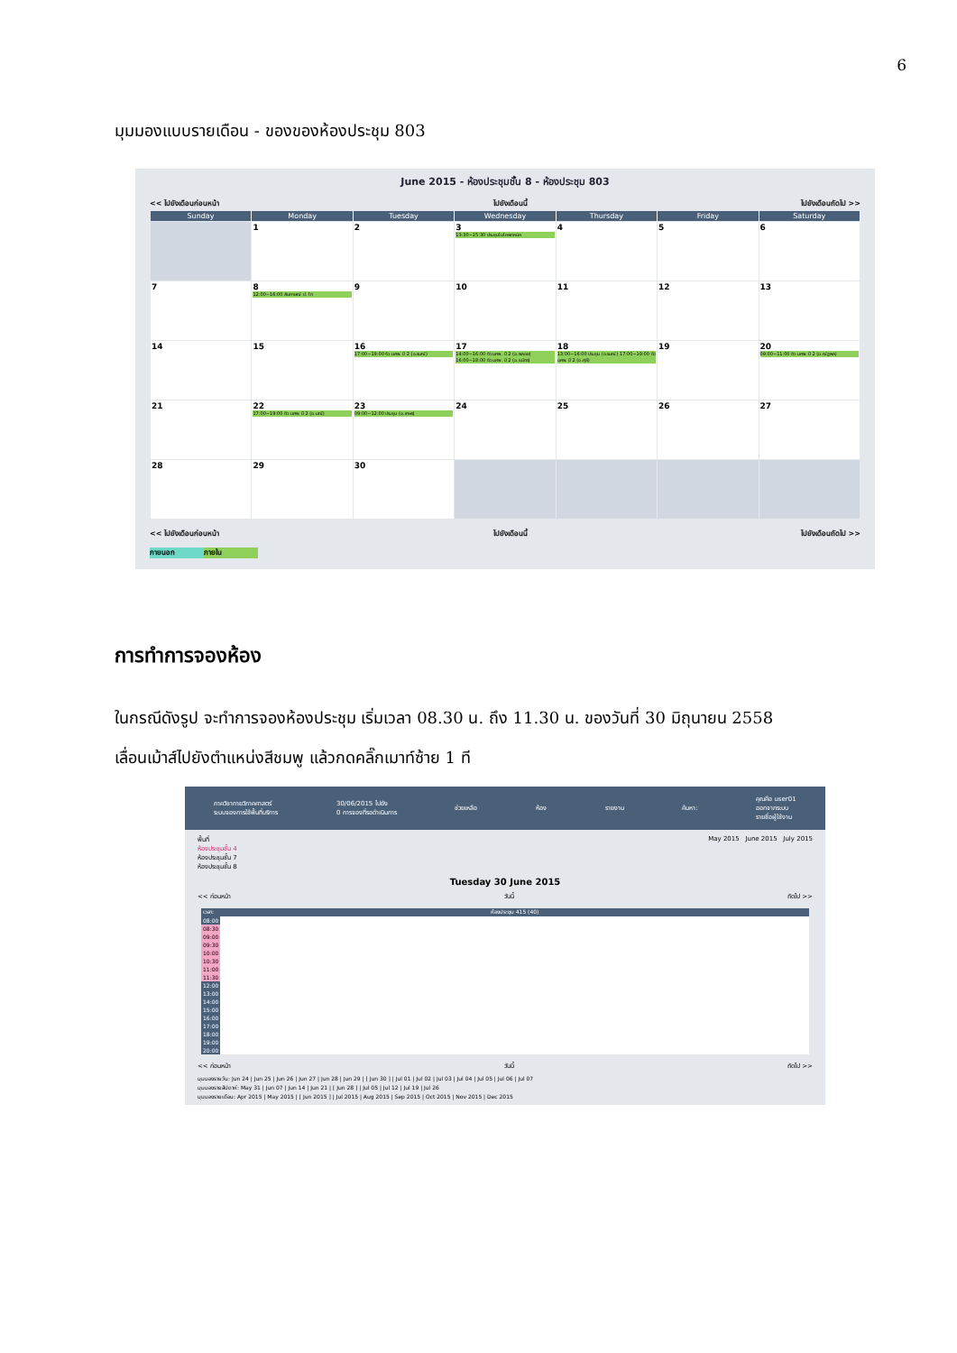6
มุมมองแบบรายเดือน - ของของห้องประชุม 803
June 2015 - ห้องประชุมชั้น 8 - ห้องประชุม 803
<< ไปยังเดือนก่อนหน้า ไปยังเดือนนี้ ไปยังเดือนถัดไป >>
| Sunday | Monday | Tuesday | Wednesday | Thursday | Friday | Saturday |
| --- | --- | --- | --- | --- | --- | --- |
| | 1 | 2 | 3 13:30~15:30 ประชุมไมโครเทคนิค | 4 | 5 | 6 |
| 7 | 8 12:00~16:00 สัมภาษณ์ ป. โท | 9 | 10 | 11 | 12 | 13 |
| 14 | 15 | 16 17:00~19:00 ติว นศพ. ปี 2 (อ.รมณ์) | 17 14:00~16:00 ติว นศพ. ปี 2 (อ.พลอย) 16:00~18:00 ติว นศพ. ปี 2 (อ.ธนัตร) | 18 13:00~16:00 ประชุม (อ.รมณ์) 17:00~19:00 ติว นศพ. ปี 2 (อ.ศุลี) | 19 | 20 09:00~11:00 ติว นศพ. ปี 2 (อ.ณัฐพล) |
| 21 | 22 17:00~19:00 ติว นศพ. ปี 2 (อ.มณี) | 23 09:00~12:00 ประชุม (อ.เกษร) | 24 | 25 | 26 | 27 |
| 28 | 29 | 30 | | | | |
<< ไปยังเดือนก่อนหน้า ไปยังเดือนนี้ ไปยังเดือนถัดไป >>
ภายนอก ภายใน
การทำการจองห้อง
ในกรณีดังรูป จะทำการจองห้องประชุม เริ่มเวลา 08.30 น. ถึง 11.30 น. ของวันที่ 30 มิถุนายน 2558
เลื่อนเม้าส์ไปยังตำแหน่งสีชมพู แล้วกดคลิ๊กเมาท์ซ้าย 1 ที
ภาควิชากายวิภาคศาสตร์
ระบบจองการใช้พื้นที่บริการ 30/06/2015 ไปยัง
0 การจองที่รอดำเนินการ ช่วยเหลือ ห้อง รายงาน ค้นหา: คุณคือ user01
ออกจากระบบ
รายชื่อผู้ใช้งาน
พื้นที่
ห้องประชุมชั้น 4
ห้องประชุมชั้น 7
ห้องประชุมชั้น 8 May 2015 June 2015 July 2015
Tuesday 30 June 2015
<< ก่อนหน้า วันนี้ ถัดไป >>
| เวลา: | ห้องประชุม 415 (40) |
| 08:00 | |
| 08:30 | |
| 09:00 | |
| 09:30 | |
| 10:00 | |
| 10:30 | |
| 11:00 | |
| 11:30 | |
| 12:00 | |
| 13:00 | |
| 14:00 | |
| 15:00 | |
| 16:00 | |
| 17:00 | |
| 18:00 | |
| 19:00 | |
| 20:00 | |
<< ก่อนหน้า วันนี้ ถัดไป >>
มุมมองรายวัน: Jun 24 | Jun 25 | Jun 26 | Jun 27 | Jun 28 | Jun 29 | [ Jun 30 ] | Jul 01 | Jul 02 | Jul 03 | Jul 04 | Jul 05 | Jul 06 | Jul 07
มุมมองรายสัปดาห์: May 31 | Jun 07 | Jun 14 | Jun 21 | [ Jun 28 ] | Jul 05 | Jul 12 | Jul 19 | Jul 26
มุมมองรายเดือน: Apr 2015 | May 2015 | [ Jun 2015 ] | Jul 2015 | Aug 2015 | Sep 2015 | Oct 2015 | Nov 2015 | Dec 2015